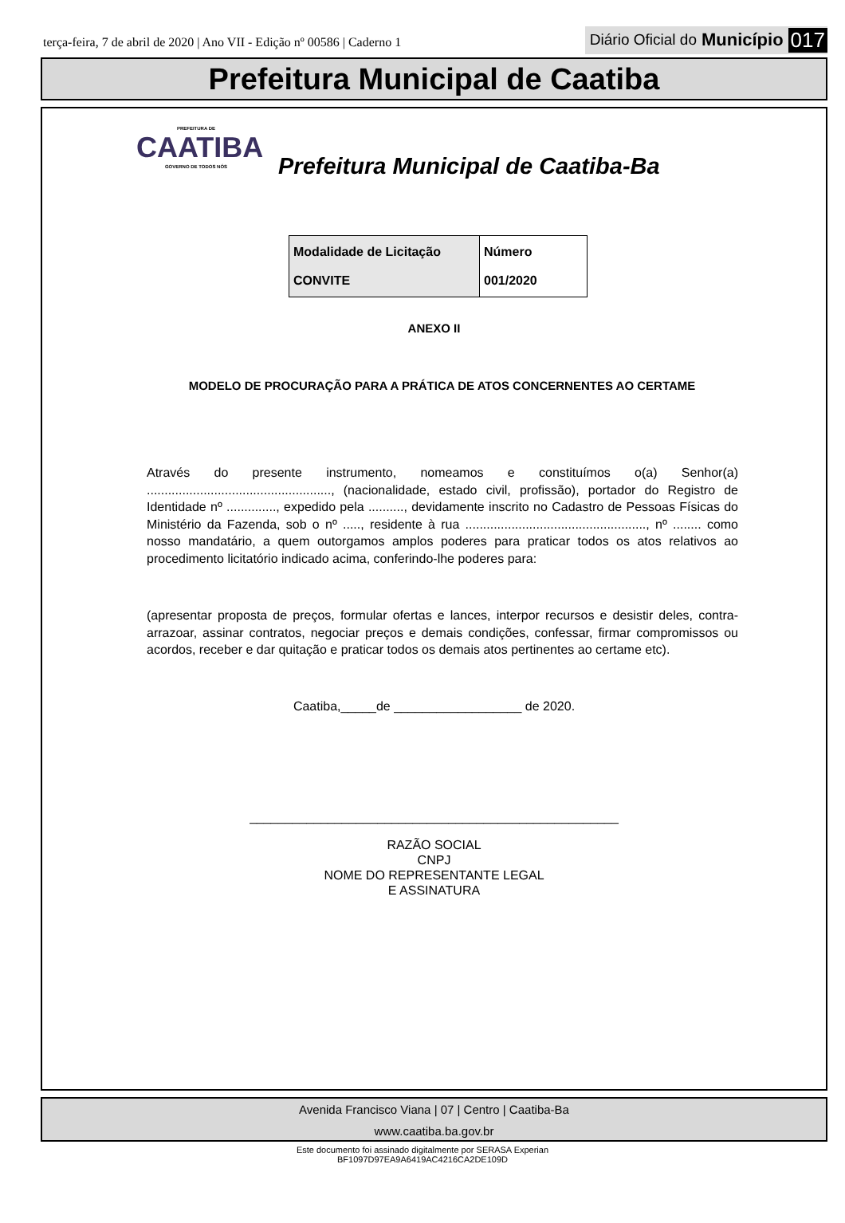terça-feira, 7 de abril de 2020 | Ano VII - Edição nº 00586 | Caderno 1
Diário Oficial do Município 017
Prefeitura Municipal de Caatiba
PREFEITURA DE
CAATIBA
GOVERNO DE TODOS NÓS
Prefeitura Municipal de Caatiba-Ba
| Modalidade de Licitação CONVITE | Número 001/2020 |
ANEXO II
MODELO DE PROCURAÇÃO PARA A PRÁTICA DE ATOS CONCERNENTES AO CERTAME
Através do presente instrumento, nomeamos e constituímos o(a) Senhor(a) ...................................................., (nacionalidade, estado civil, profissão), portador do Registro de Identidade nº .............., expedido pela .........., devidamente inscrito no Cadastro de Pessoas Físicas do Ministério da Fazenda, sob o nº ....., residente à rua ..................................................., nº ........ como nosso mandatário, a quem outorgamos amplos poderes para praticar todos os atos relativos ao procedimento licitatório indicado acima, conferindo-lhe poderes para:
(apresentar proposta de preços, formular ofertas e lances, interpor recursos e desistir deles, contra-arrazoar, assinar contratos, negociar preços e demais condições, confessar, firmar compromissos ou acordos, receber e dar quitação e praticar todos os demais atos pertinentes ao certame etc).
Caatiba,_____de __________________ de 2020.
____________________________________________________
RAZÃO SOCIAL
CNPJ
NOME DO REPRESENTANTE LEGAL
E ASSINATURA
Avenida Francisco Viana | 07 | Centro | Caatiba-Ba
www.caatiba.ba.gov.br
Este documento foi assinado digitalmente por SERASA Experian
BF1097D97EA9A6419AC4216CA2DE109D